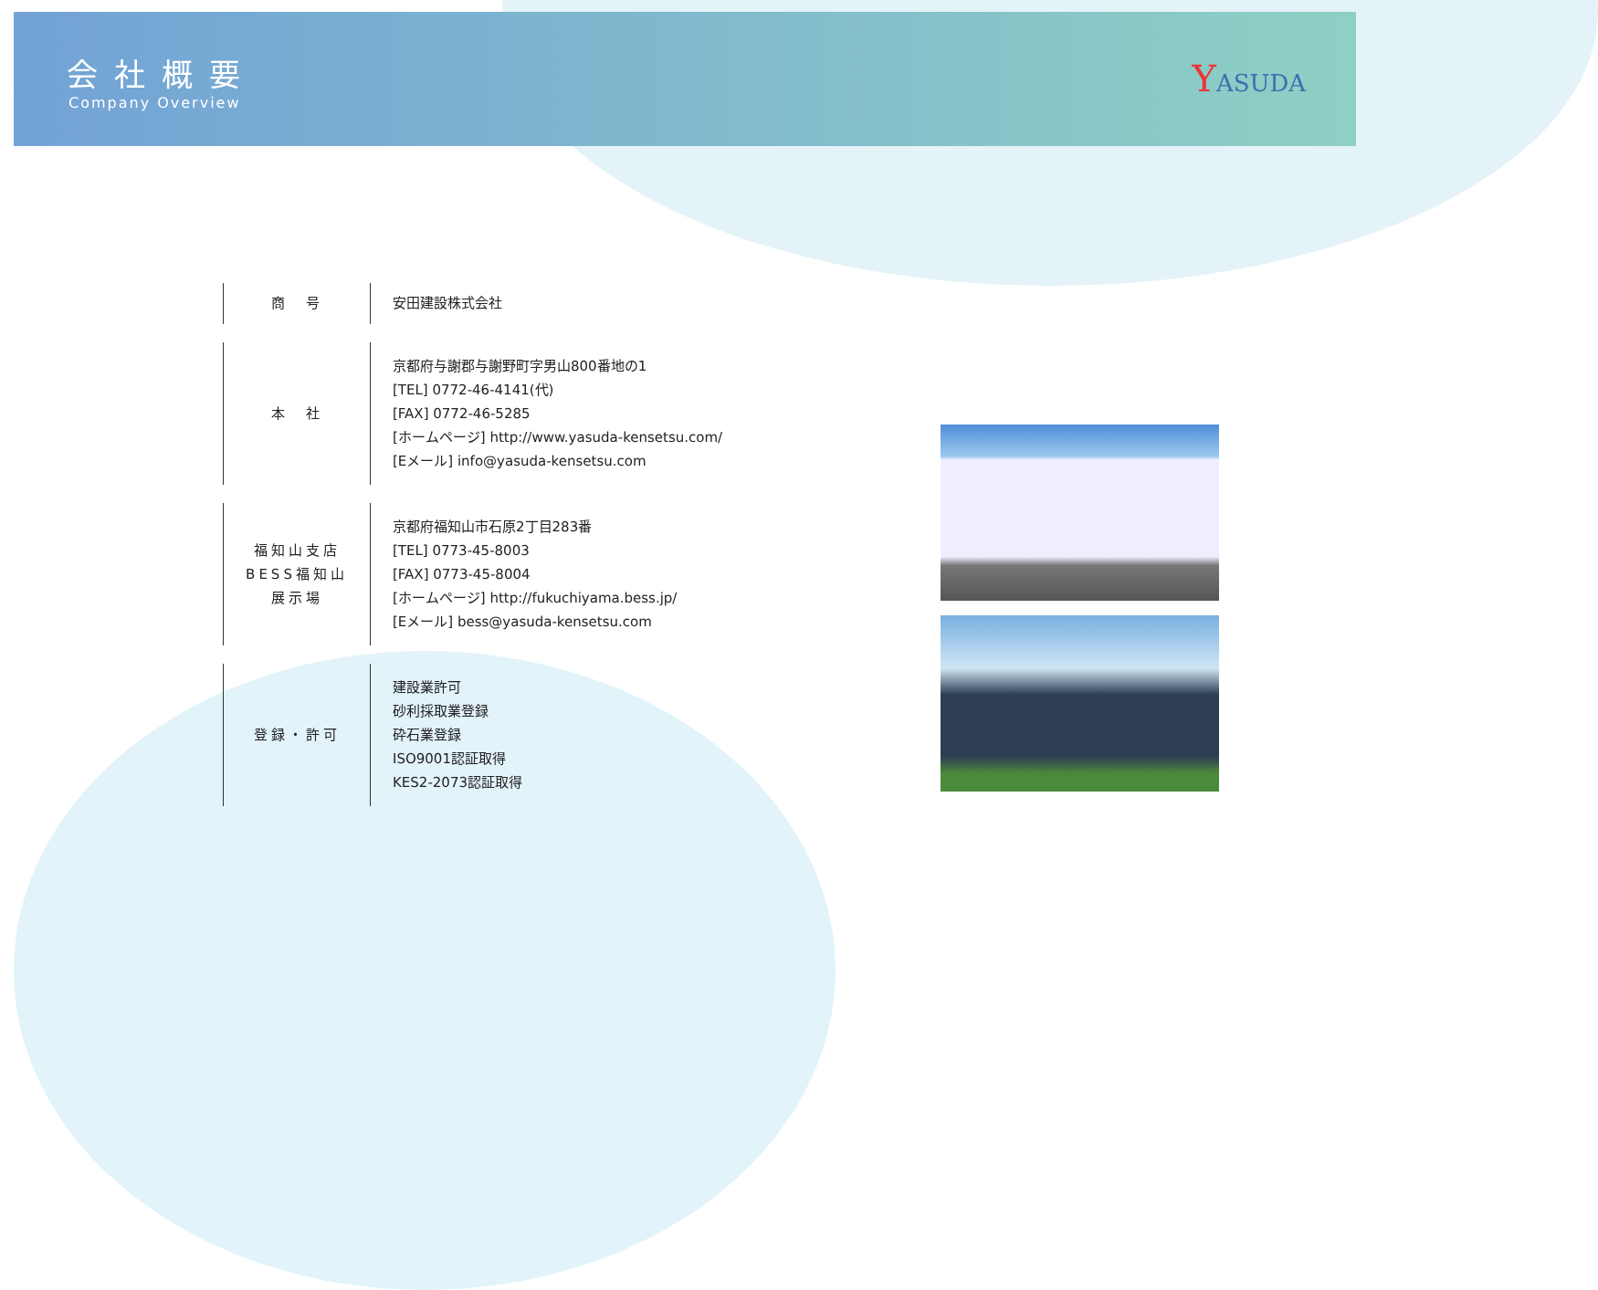会社概要
Company Overview
YASUDA
| 商 号 | 安田建設株式会社 |
| 本 社 | 京都府与謝郡与謝野町字男山800番地の1 [TEL] 0772-46-4141(代) [FAX] 0772-46-5285 [ホームページ] http://www.yasuda-kensetsu.com/ [Eメール] info@yasuda-kensetsu.com |
| 福知山支店 BESS福知山 展示場 | 京都府福知山市石原2丁目283番 [TEL] 0773-45-8003 [FAX] 0773-45-8004 [ホームページ] http://fukuchiyama.bess.jp/ [Eメール] bess@yasuda-kensetsu.com |
| 登録・許可 | 建設業許可 砂利採取業登録 砕石業登録 ISO9001認証取得 KES2-2073認証取得 |